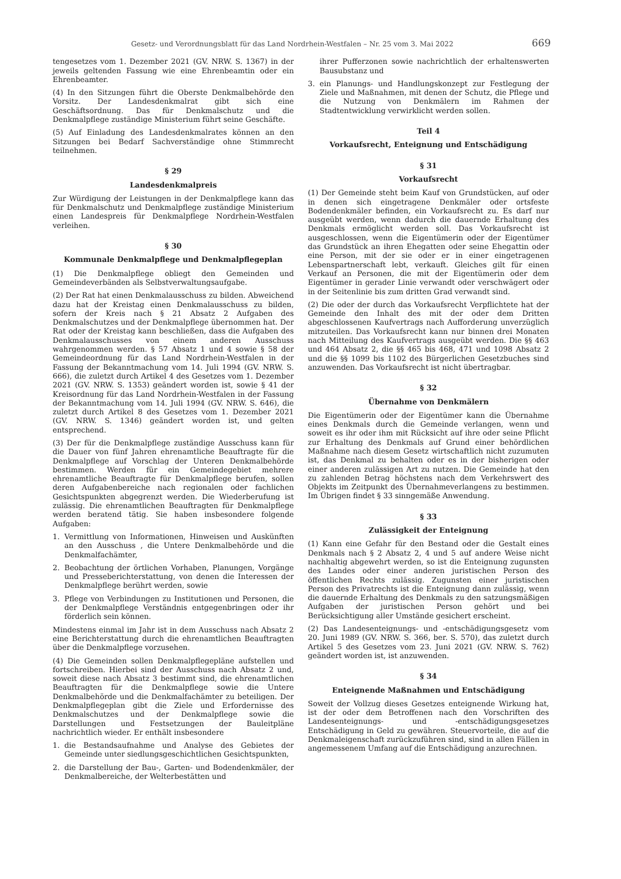Gesetz- und Verordnungsblatt für das Land Nordrhein-Westfalen – Nr. 25 vom 3. Mai 2022
669
tengesetzes vom 1. Dezember 2021 (GV. NRW. S. 1367) in der jeweils geltenden Fassung wie eine Ehrenbeamtin oder ein Ehrenbeamter.
(4) In den Sitzungen führt die Oberste Denkmalbehörde den Vorsitz. Der Landesdenkmalrat gibt sich eine Geschäftsordnung. Das für Denkmalschutz und die Denkmalpflege zuständige Ministerium führt seine Geschäfte.
(5) Auf Einladung des Landesdenkmalrates können an den Sitzungen bei Bedarf Sachverständige ohne Stimmrecht teilnehmen.
§ 29
Landesdenkmalpreis
Zur Würdigung der Leistungen in der Denkmalpflege kann das für Denkmalschutz und Denkmalpflege zuständige Ministerium einen Landespreis für Denkmalpflege Nordrhein-Westfalen verleihen.
§ 30
Kommunale Denkmalpflege und Denkmalpflegeplan
(1) Die Denkmalpflege obliegt den Gemeinden und Gemeindeverbänden als Selbstverwaltungsaufgabe.
(2) Der Rat hat einen Denkmalausschuss zu bilden. Abweichend dazu hat der Kreistag einen Denkmalausschuss zu bilden, sofern der Kreis nach § 21 Absatz 2 Aufgaben des Denkmalschutzes und der Denkmalpflege übernommen hat. Der Rat oder der Kreistag kann beschließen, dass die Aufgaben des Denkmalausschusses von einem anderen Ausschuss wahrgenommen werden. § 57 Absatz 1 und 4 sowie § 58 der Gemeindeordnung für das Land Nordrhein-Westfalen in der Fassung der Bekanntmachung vom 14. Juli 1994 (GV. NRW. S. 666), die zuletzt durch Artikel 4 des Gesetzes vom 1. Dezember 2021 (GV. NRW. S. 1353) geändert worden ist, sowie § 41 der Kreisordnung für das Land Nordrhein-Westfalen in der Fassung der Bekanntmachung vom 14. Juli 1994 (GV. NRW. S. 646), die zuletzt durch Artikel 8 des Gesetzes vom 1. Dezember 2021 (GV. NRW. S. 1346) geändert worden ist, und gelten entsprechend.
(3) Der für die Denkmalpflege zuständige Ausschuss kann für die Dauer von fünf Jahren ehrenamtliche Beauftragte für die Denkmalpflege auf Vorschlag der Unteren Denkmalbehörde bestimmen. Werden für ein Gemeindegebiet mehrere ehrenamtliche Beauftragte für Denkmalpflege berufen, sollen deren Aufgabenbereiche nach regionalen oder fachlichen Gesichtspunkten abgegrenzt werden. Die Wiederberufung ist zulässig. Die ehrenamtlichen Beauftragten für Denkmalpflege werden beratend tätig. Sie haben insbesondere folgende Aufgaben:
1. Vermittlung von Informationen, Hinweisen und Auskünften an den Ausschuss , die Untere Denkmalbehörde und die Denkmalfachämter,
2. Beobachtung der örtlichen Vorhaben, Planungen, Vorgänge und Presseberichterstattung, von denen die Interessen der Denkmalpflege berührt werden, sowie
3. Pflege von Verbindungen zu Institutionen und Personen, die der Denkmalpflege Verständnis entgegenbringen oder ihr förderlich sein können.
Mindestens einmal im Jahr ist in dem Ausschuss nach Absatz 2 eine Berichterstattung durch die ehrenamtlichen Beauftragten über die Denkmalpflege vorzusehen.
(4) Die Gemeinden sollen Denkmalpflegepläne aufstellen und fortschreiben. Hierbei sind der Ausschuss nach Absatz 2 und, soweit diese nach Absatz 3 bestimmt sind, die ehrenamtlichen Beauftragten für die Denkmalpflege sowie die Untere Denkmalbehörde und die Denkmalfachämter zu beteiligen. Der Denkmalpflegeplan gibt die Ziele und Erfordernisse des Denkmalschutzes und der Denkmalpflege sowie die Darstellungen und Festsetzungen der Bauleitpläne nachrichtlich wieder. Er enthält insbesondere
1. die Bestandsaufnahme und Analyse des Gebietes der Gemeinde unter siedlungsgeschichtlichen Gesichtspunkten,
2. die Darstellung der Bau-, Garten- und Bodendenkmäler, der Denkmalbereiche, der Welterbestätten und
ihrer Pufferzonen sowie nachrichtlich der erhaltenswerten Bausubstanz und
3. ein Planungs- und Handlungskonzept zur Festlegung der Ziele und Maßnahmen, mit denen der Schutz, die Pflege und die Nutzung von Denkmälern im Rahmen der Stadtentwicklung verwirklicht werden sollen.
Teil 4
Vorkaufsrecht, Enteignung und Entschädigung
§ 31
Vorkaufsrecht
(1) Der Gemeinde steht beim Kauf von Grundstücken, auf oder in denen sich eingetragene Denkmäler oder ortsfeste Bodendenkmäler befinden, ein Vorkaufsrecht zu. Es darf nur ausgeübt werden, wenn dadurch die dauernde Erhaltung des Denkmals ermöglicht werden soll. Das Vorkaufsrecht ist ausgeschlossen, wenn die Eigentümerin oder der Eigentümer das Grundstück an ihren Ehegatten oder seine Ehegattin oder eine Person, mit der sie oder er in einer eingetragenen Lebenspartnerschaft lebt, verkauft. Gleiches gilt für einen Verkauf an Personen, die mit der Eigentümerin oder dem Eigentümer in gerader Linie verwandt oder verschwägert oder in der Seitenlinie bis zum dritten Grad verwandt sind.
(2) Die oder der durch das Vorkaufsrecht Verpflichtete hat der Gemeinde den Inhalt des mit der oder dem Dritten abgeschlossenen Kaufvertrags nach Aufforderung unverzüglich mitzuteilen. Das Vorkaufsrecht kann nur binnen drei Monaten nach Mitteilung des Kaufvertrags ausgeübt werden. Die §§ 463 und 464 Absatz 2, die §§ 465 bis 468, 471 und 1098 Absatz 2 und die §§ 1099 bis 1102 des Bürgerlichen Gesetzbuches sind anzuwenden. Das Vorkaufsrecht ist nicht übertragbar.
§ 32
Übernahme von Denkmälern
Die Eigentümerin oder der Eigentümer kann die Übernahme eines Denkmals durch die Gemeinde verlangen, wenn und soweit es ihr oder ihm mit Rücksicht auf ihre oder seine Pflicht zur Erhaltung des Denkmals auf Grund einer behördlichen Maßnahme nach diesem Gesetz wirtschaftlich nicht zuzumuten ist, das Denkmal zu behalten oder es in der bisherigen oder einer anderen zulässigen Art zu nutzen. Die Gemeinde hat den zu zahlenden Betrag höchstens nach dem Verkehrswert des Objekts im Zeitpunkt des Übernahmeverlangens zu bestimmen. Im Übrigen findet § 33 sinngemäße Anwendung.
§ 33
Zulässigkeit der Enteignung
(1) Kann eine Gefahr für den Bestand oder die Gestalt eines Denkmals nach § 2 Absatz 2, 4 und 5 auf andere Weise nicht nachhaltig abgewehrt werden, so ist die Enteignung zugunsten des Landes oder einer anderen juristischen Person des öffentlichen Rechts zulässig. Zugunsten einer juristischen Person des Privatrechts ist die Enteignung dann zulässig, wenn die dauernde Erhaltung des Denkmals zu den satzungsmäßigen Aufgaben der juristischen Person gehört und bei Berücksichtigung aller Umstände gesichert erscheint.
(2) Das Landesenteignungs- und -entschädigungsgesetz vom 20. Juni 1989 (GV. NRW. S. 366, ber. S. 570), das zuletzt durch Artikel 5 des Gesetzes vom 23. Juni 2021 (GV. NRW. S. 762) geändert worden ist, ist anzuwenden.
§ 34
Enteignende Maßnahmen und Entschädigung
Soweit der Vollzug dieses Gesetzes enteignende Wirkung hat, ist der oder dem Betroffenen nach den Vorschriften des Landesenteignungs- und -entschädigungsgesetzes Entschädigung in Geld zu gewähren. Steuervorteile, die auf die Denkmaleigenschaft zurückzuführen sind, sind in allen Fällen in angemessenem Umfang auf die Entschädigung anzurechnen.